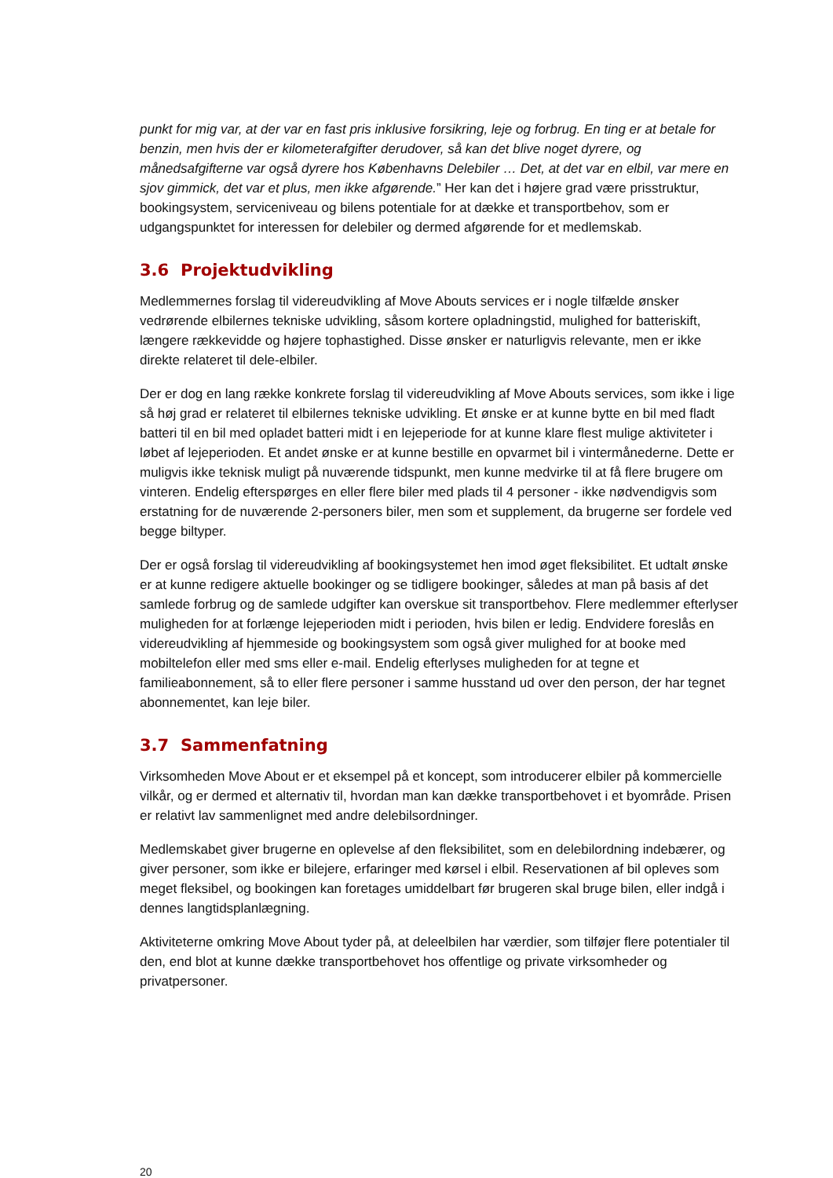punkt for mig var, at der var en fast pris inklusive forsikring, leje og forbrug. En ting er at betale for benzin, men hvis der er kilometerafgifter derudover, så kan det blive noget dyrere, og månedsafgifterne var også dyrere hos Københavns Delebiler … Det, at det var en elbil, var mere en sjov gimmick, det var et plus, men ikke afgørende.” Her kan det i højere grad være prisstruktur, bookingsystem, serviceniveau og bilens potentiale for at dække et transportbehov, som er udgangspunktet for interessen for delebiler og dermed afgørende for et medlemskab.
3.6 Projektudvikling
Medlemmernes forslag til videreudvikling af Move Abouts services er i nogle tilfælde ønsker vedrørende elbilernes tekniske udvikling, såsom kortere opladningstid, mulighed for batteriskift, længere rækkevidde og højere tophastighed. Disse ønsker er naturligvis relevante, men er ikke direkte relateret til dele-elbiler.
Der er dog en lang række konkrete forslag til videreudvikling af Move Abouts services, som ikke i lige så høj grad er relateret til elbilernes tekniske udvikling. Et ønske er at kunne bytte en bil med fladt batteri til en bil med opladet batteri midt i en lejeperiode for at kunne klare flest mulige aktiviteter i løbet af lejeperioden. Et andet ønske er at kunne bestille en opvarmet bil i vintermånederne. Dette er muligvis ikke teknisk muligt på nuværende tidspunkt, men kunne medvirke til at få flere brugere om vinteren. Endelig efterspørges en eller flere biler med plads til 4 personer - ikke nødvendigvis som erstatning for de nuværende 2-personers biler, men som et supplement, da brugerne ser fordele ved begge biltyper.
Der er også forslag til videreudvikling af bookingsystemet hen imod øget fleksibilitet. Et udtalt ønske er at kunne redigere aktuelle bookinger og se tidligere bookinger, således at man på basis af det samlede forbrug og de samlede udgifter kan overskue sit transportbehov. Flere medlemmer efterlyser muligheden for at forlænge lejeperioden midt i perioden, hvis bilen er ledig. Endvidere foreslås en videreudvikling af hjemmeside og bookingsystem som også giver mulighed for at booke med mobiltelefon eller med sms eller e-mail. Endelig efterlyses muligheden for at tegne et familieabonnement, så to eller flere personer i samme husstand ud over den person, der har tegnet abonnementet, kan leje biler.
3.7 Sammenfatning
Virksomheden Move About er et eksempel på et koncept, som introducerer elbiler på kommercielle vilkår, og er dermed et alternativ til, hvordan man kan dække transportbehovet i et byområde. Prisen er relativt lav sammenlignet med andre delebilsordninger.
Medlemskabet giver brugerne en oplevelse af den fleksibilitet, som en delebilordning indebærer, og giver personer, som ikke er bilejere, erfaringer med kørsel i elbil. Reservationen af bil opleves som meget fleksibel, og bookingen kan foretages umiddelbart før brugeren skal bruge bilen, eller indgå i dennes langtidsplanlægning.
Aktiviteterne omkring Move About tyder på, at deleelbilen har værdier, som tilføjer flere potentialer til den, end blot at kunne dække transportbehovet hos offentlige og private virksomheder og privatpersoner.
20